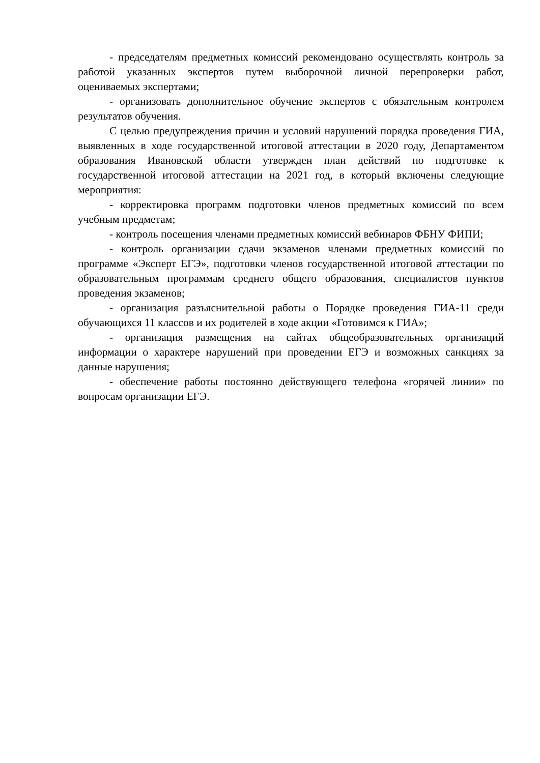- председателям предметных комиссий рекомендовано осуществлять контроль за работой указанных экспертов путем выборочной личной перепроверки работ, оцениваемых экспертами;
- организовать дополнительное обучение экспертов с обязательным контролем результатов обучения.
С целью предупреждения причин и условий нарушений порядка проведения ГИА, выявленных в ходе государственной итоговой аттестации в 2020 году, Департаментом образования Ивановской области утвержден план действий по подготовке к государственной итоговой аттестации на 2021 год, в который включены следующие мероприятия:
- корректировка программ подготовки членов предметных комиссий по всем учебным предметам;
- контроль посещения членами предметных комиссий вебинаров ФБНУ ФИПИ;
- контроль организации сдачи экзаменов членами предметных комиссий по программе «Эксперт ЕГЭ», подготовки членов государственной итоговой аттестации по образовательным программам среднего общего образования, специалистов пунктов проведения экзаменов;
- организация разъяснительной работы о Порядке проведения ГИА-11 среди обучающихся 11 классов и их родителей в ходе акции «Готовимся к ГИА»;
- организация размещения на сайтах общеобразовательных организаций информации о характере нарушений при проведении ЕГЭ и возможных санкциях за данные нарушения;
- обеспечение работы постоянно действующего телефона «горячей линии» по вопросам организации ЕГЭ.